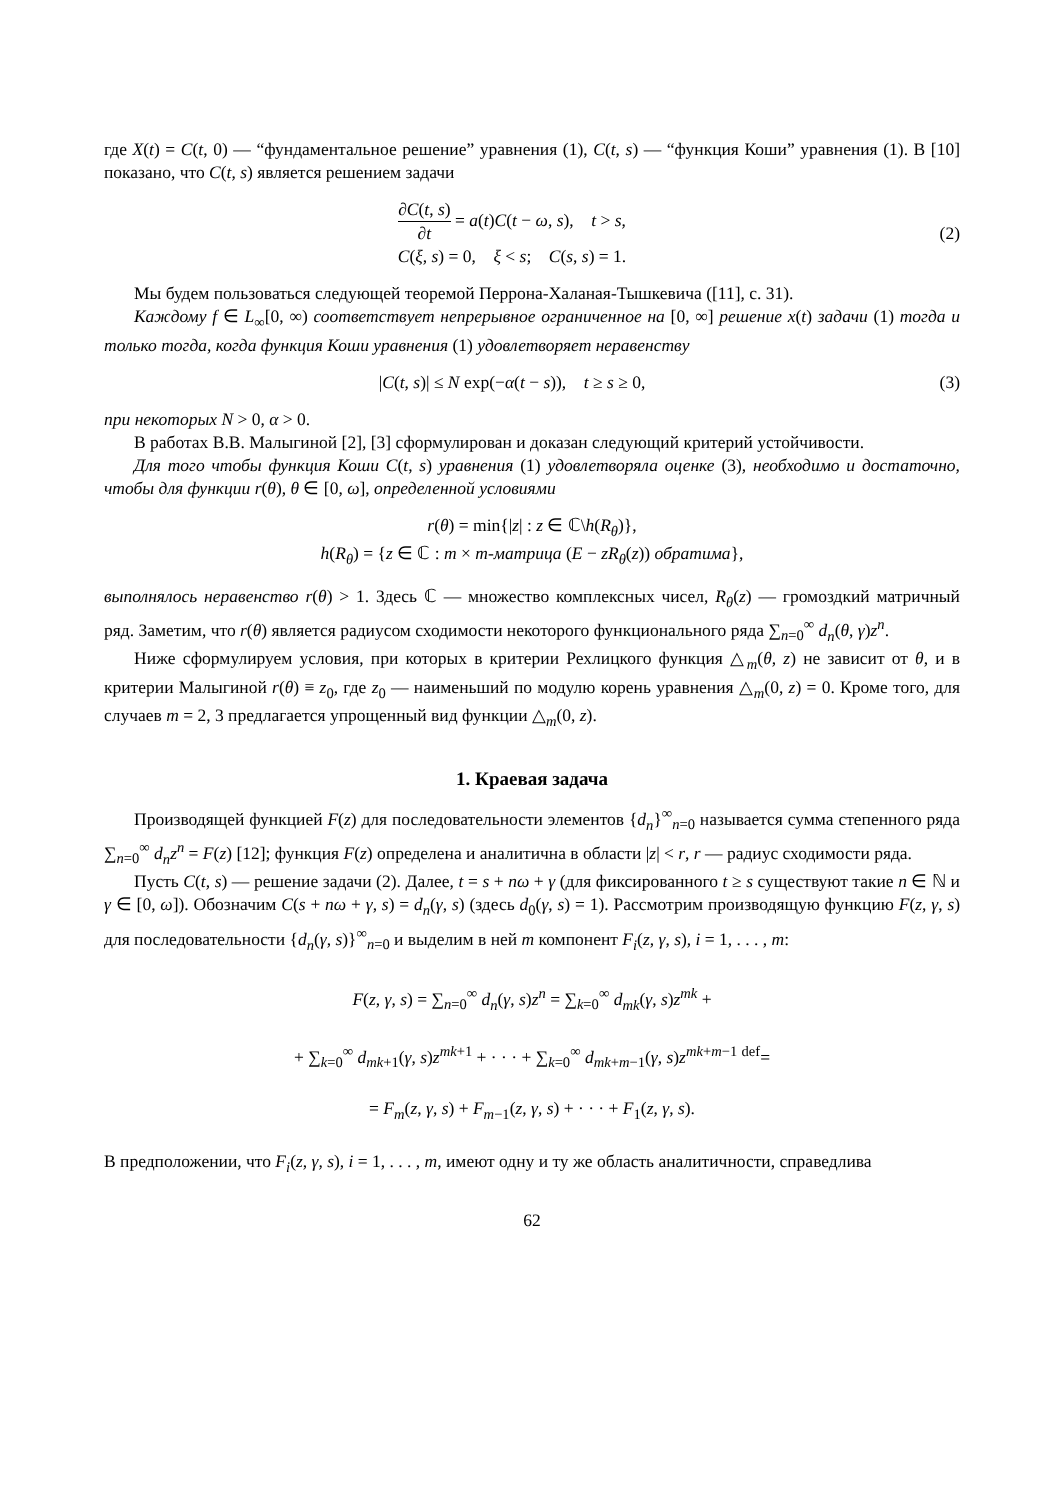где X(t) = C(t, 0) — “фундаментальное решение” уравнения (1), C(t, s) — “функция Коши” уравнения (1). В [10] показано, что C(t, s) является решением задачи
∂C(t, s) ∂t = a(t)C(t − ω, s), t > s,
C(ξ, s) = 0, ξ < s; C(s, s) = 1.
(2)
Мы будем пользоваться следующей теоремой Перрона-Халаная-Тышкевича ([11], с. 31).
Каждому f ∈ L<sub>∞</sub>[0, ∞) соответствует непрерывное ограниченное на [0, ∞] решение x(t) задачи (1) тогда и только тогда, когда функция Коши уравнения (1) удовлетворяет неравенству
|C(t, s)| ≤ N exp(−α(t − s)), t ≥ s ≥ 0,
(3)
при некоторых N > 0, α > 0.
В работах В.В. Малыгиной [2], [3] сформулирован и доказан следующий критерий устойчивости.
Для того чтобы функция Коши C(t, s) уравнения (1) удовлетворяла оценке (3), необходимо и достаточно, чтобы для функции r(θ), θ ∈ [0, ω], определенной условиями
r(θ) = min{|z| : z ∈ ℂ\h(R<sub>θ</sub>)},
h(R<sub>θ</sub>) = {z ∈ ℂ : m × m-матрица (E − zR<sub>θ</sub>(z)) обратима},
выполнялось неравенство r(θ) > 1. Здесь ℂ — множество комплексных чисел, R<sub>θ</sub>(z) — громоздкий матричный ряд. Заметим, что r(θ) является радиусом сходимости некоторого функционального ряда ∑<sub>n=0</sub><sup>∞</sup> d<sub>n</sub>(θ, γ)z<sup>n</sup>.
Ниже сформулируем условия, при которых в критерии Рехлицкого функция △<sub>m</sub>(θ, z) не зависит от θ, и в критерии Малыгиной r(θ) ≡ z<sub>0</sub>, где z<sub>0</sub> — наименьший по модулю корень уравнения △<sub>m</sub>(0, z) = 0. Кроме того, для случаев m = 2, 3 предлагается упрощенный вид функции △<sub>m</sub>(0, z).
1. Краевая задача
Производящей функцией F(z) для последовательности элементов {d<sub>n</sub>}<sup>∞</sup><sub>n=0</sub> называется сумма степенного ряда ∑<sub>n=0</sub><sup>∞</sup> d<sub>n</sub>z<sup>n</sup> = F(z) [12]; функция F(z) определена и аналитична в области |z| < r, r — радиус сходимости ряда.
Пусть C(t, s) — решение задачи (2). Далее, t = s + nω + γ (для фиксированного t ≥ s существуют такие n ∈ ℕ и γ ∈ [0, ω]). Обозначим C(s + nω + γ, s) = d<sub>n</sub>(γ, s) (здесь d<sub>0</sub>(γ, s) = 1). Рассмотрим производящую функцию F(z, γ, s) для последовательности {d<sub>n</sub>(γ, s)}<sup>∞</sup><sub>n=0</sub> и выделим в ней m компонент F<sub>i</sub>(z, γ, s), i = 1, . . . , m:
F(z, γ, s) = ∑<sub>n=0</sub><sup>∞</sup> d<sub>n</sub>(γ, s)z<sup>n</sup> = ∑<sub>k=0</sub><sup>∞</sup> d<sub>mk</sub>(γ, s)z<sup>mk</sup> +
+ ∑<sub>k=0</sub><sup>∞</sup> d<sub>mk+1</sub>(γ, s)z<sup>mk+1</sup> + · · · + ∑<sub>k=0</sub><sup>∞</sup> d<sub>mk+m−1</sub>(γ, s)z<sup>mk+m−1</sup> <sup>def</sup>=
= F<sub>m</sub>(z, γ, s) + F<sub>m−1</sub>(z, γ, s) + · · · + F<sub>1</sub>(z, γ, s).
В предположении, что F<sub>i</sub>(z, γ, s), i = 1, . . . , m, имеют одну и ту же область аналитичности, справедлива
62